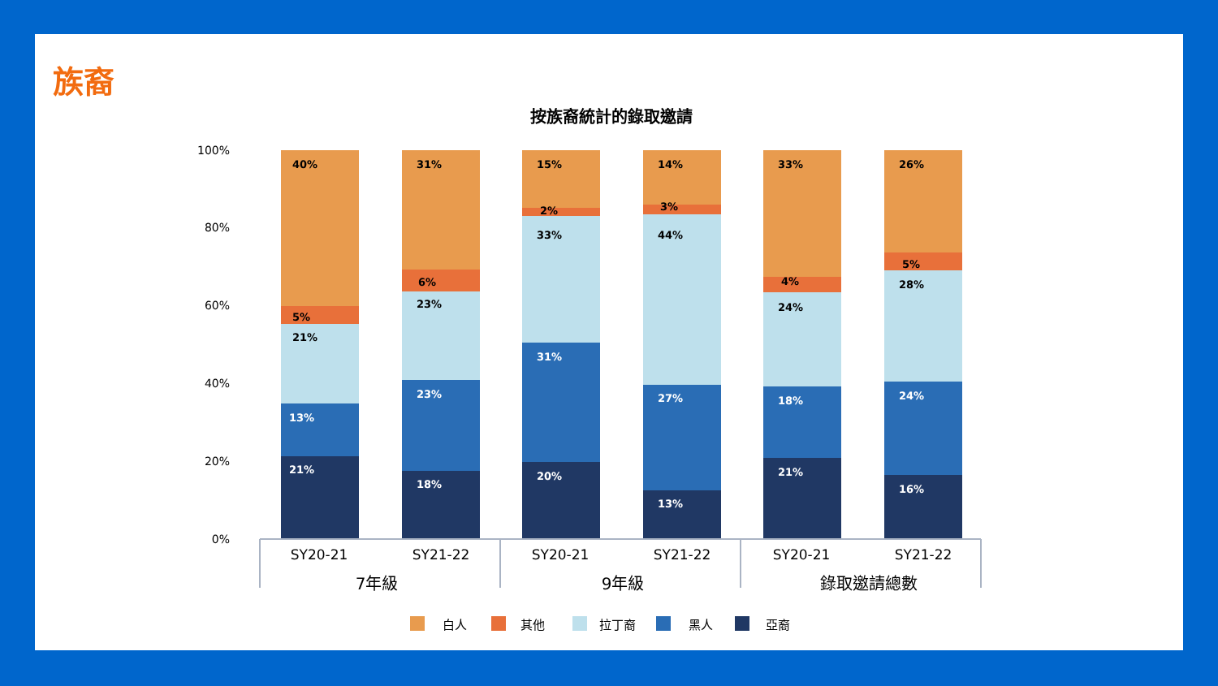族裔
按族裔統計的錄取邀請
100%
80%
60%
40%
20%
0%
21%
13%
21%
5%
40%
18%
23%
23%
6%
31%
20%
31%
33%
2%
15%
13%
27%
44%
3%
14%
21%
18%
24%
4%
33%
16%
24%
28%
5%
26%
SY20-21
SY21-22
SY20-21
SY21-22
SY20-21
SY21-22
7年級
9年級
錄取邀請總數
白人
其他
拉丁裔
黑人
亞裔